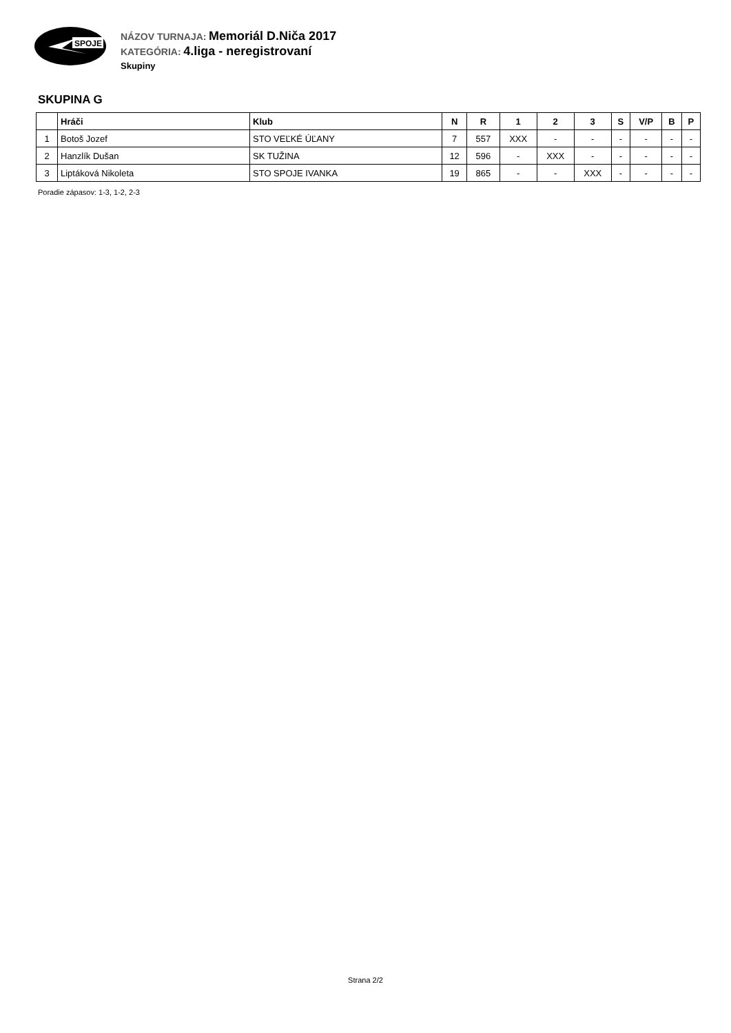SPOJE
NÁZOV TURNAJA: Memoriál D.Niča 2017
KATEGÓRIA: 4.liga - neregistrovaní
Skupiny
SKUPINA G
| | Hráči | Klub | N | R | 1 | 2 | 3 | S | V/P | B | P |
| --- | --- | --- | --- | --- | --- | --- | --- | --- | --- | --- | --- |
| 1 | Botoš Jozef | STO VEĽKÉ ÚĽANY | 7 | 557 | XXX | - | - | - | - | - | - |
| 2 | Hanzlík Dušan | SK TUŽINA | 12 | 596 | - | XXX | - | - | - | - | - |
| 3 | Liptáková Nikoleta | STO SPOJE IVANKA | 19 | 865 | - | - | XXX | - | - | - | - |
Poradie zápasov: 1-3, 1-2, 2-3
Strana 2/2